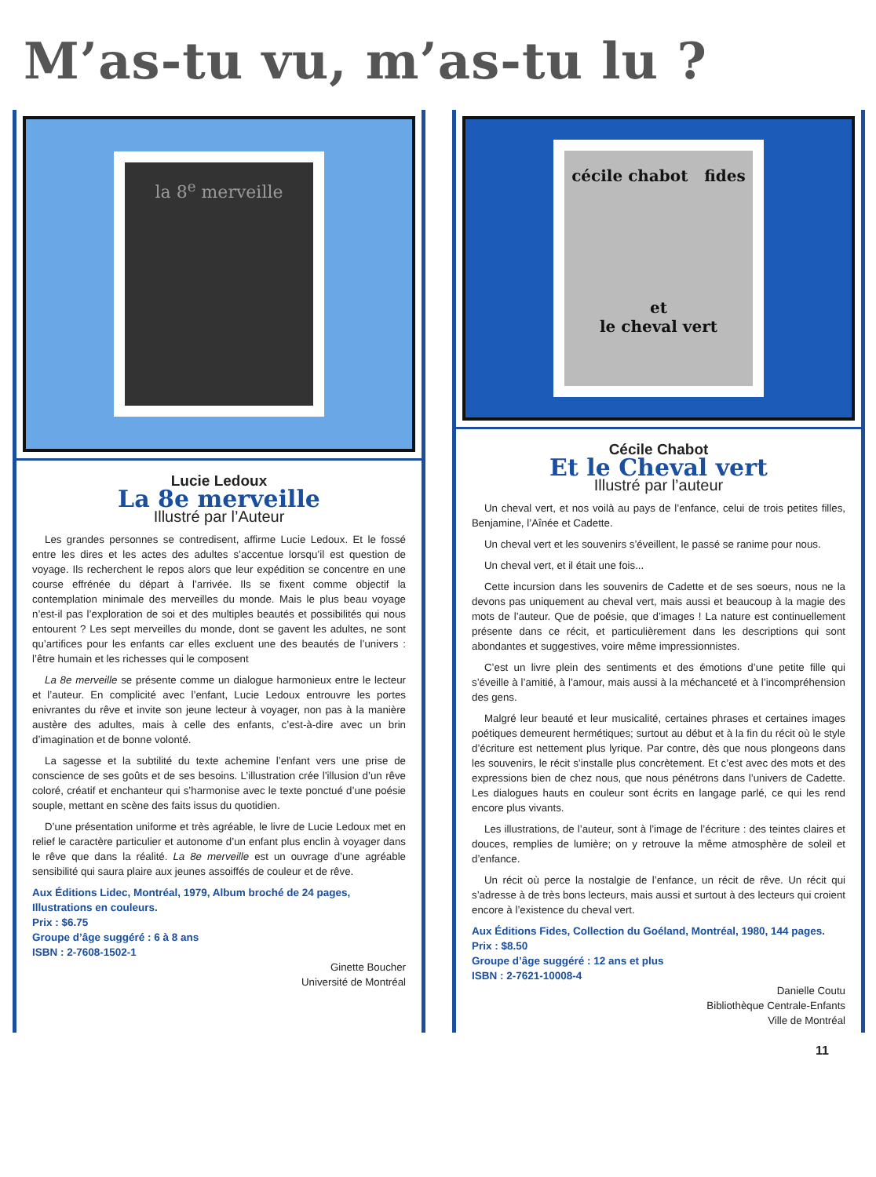M’as-tu vu, m’as-tu lu ?
la 8<sup>e</sup> merveille
Lucie Ledoux
La 8e merveille
Illustré par l’Auteur
Les grandes personnes se contredisent, affirme Lucie Ledoux. Et le fossé entre les dires et les actes des adultes s’accentue lorsqu’il est question de voyage. Ils recherchent le repos alors que leur expédition se concentre en une course effrénée du départ à l’arrivée. Ils se fixent comme objectif la contemplation minimale des merveilles du monde. Mais le plus beau voyage n’est-il pas l’exploration de soi et des multiples beautés et possibilités qui nous entourent ? Les sept merveilles du monde, dont se gavent les adultes, ne sont qu’artifices pour les enfants car elles excluent une des beautés de l’univers : l’être humain et les richesses qui le composent
La 8e merveille se présente comme un dialogue harmonieux entre le lecteur et l’auteur. En complicité avec l’enfant, Lucie Ledoux entrouvre les portes enivrantes du rêve et invite son jeune lecteur à voyager, non pas à la manière austère des adultes, mais à celle des enfants, c’est-à-dire avec un brin d’imagination et de bonne volonté.
La sagesse et la subtilité du texte achemine l’enfant vers une prise de conscience de ses goûts et de ses besoins. L’illustration crée l’illusion d’un rêve coloré, créatif et enchanteur qui s’harmonise avec le texte ponctué d’une poésie souple, mettant en scène des faits issus du quotidien.
D’une présentation uniforme et très agréable, le livre de Lucie Ledoux met en relief le caractère particulier et autonome d’un enfant plus enclin à voyager dans le rêve que dans la réalité. La 8e merveille est un ouvrage d’une agréable sensibilité qui saura plaire aux jeunes assoiffés de couleur et de rêve.
Aux Éditions Lidec, Montréal, 1979, Album broché de 24 pages, Illustrations en couleurs.
Prix : $6.75
Groupe d’âge suggéré : 6 à 8 ans
ISBN : 2-7608-1502-1
Ginette Boucher
Université de Montréal
cécile chabot fides
et
le cheval vert
Cécile Chabot
Et le Cheval vert
Illustré par l’auteur
Un cheval vert, et nos voilà au pays de l’enfance, celui de trois petites filles, Benjamine, l’Aînée et Cadette.
Un cheval vert et les souvenirs s’éveillent, le passé se ranime pour nous.
Un cheval vert, et il était une fois...
Cette incursion dans les souvenirs de Cadette et de ses soeurs, nous ne la devons pas uniquement au cheval vert, mais aussi et beaucoup à la magie des mots de l’auteur. Que de poésie, que d’images ! La nature est continuellement présente dans ce récit, et particulièrement dans les descriptions qui sont abondantes et suggestives, voire même impressionnistes.
C’est un livre plein des sentiments et des émotions d’une petite fille qui s’éveille à l’amitié, à l’amour, mais aussi à la méchanceté et à l’incompréhension des gens.
Malgré leur beauté et leur musicalité, certaines phrases et certaines images poétiques demeurent hermétiques; surtout au début et à la fin du récit où le style d’écriture est nettement plus lyrique. Par contre, dès que nous plongeons dans les souvenirs, le récit s’installe plus concrètement. Et c’est avec des mots et des expressions bien de chez nous, que nous pénétrons dans l’univers de Cadette. Les dialogues hauts en couleur sont écrits en langage parlé, ce qui les rend encore plus vivants.
Les illustrations, de l’auteur, sont à l’image de l’écriture : des teintes claires et douces, remplies de lumière; on y retrouve la même atmosphère de soleil et d’enfance.
Un récit où perce la nostalgie de l’enfance, un récit de rêve. Un récit qui s’adresse à de très bons lecteurs, mais aussi et surtout à des lecteurs qui croient encore à l’existence du cheval vert.
Aux Éditions Fides, Collection du Goéland, Montréal, 1980, 144 pages.
Prix : $8.50
Groupe d’âge suggéré : 12 ans et plus
ISBN : 2-7621-10008-4
Danielle Coutu
Bibliothèque Centrale-Enfants
Ville de Montréal
11